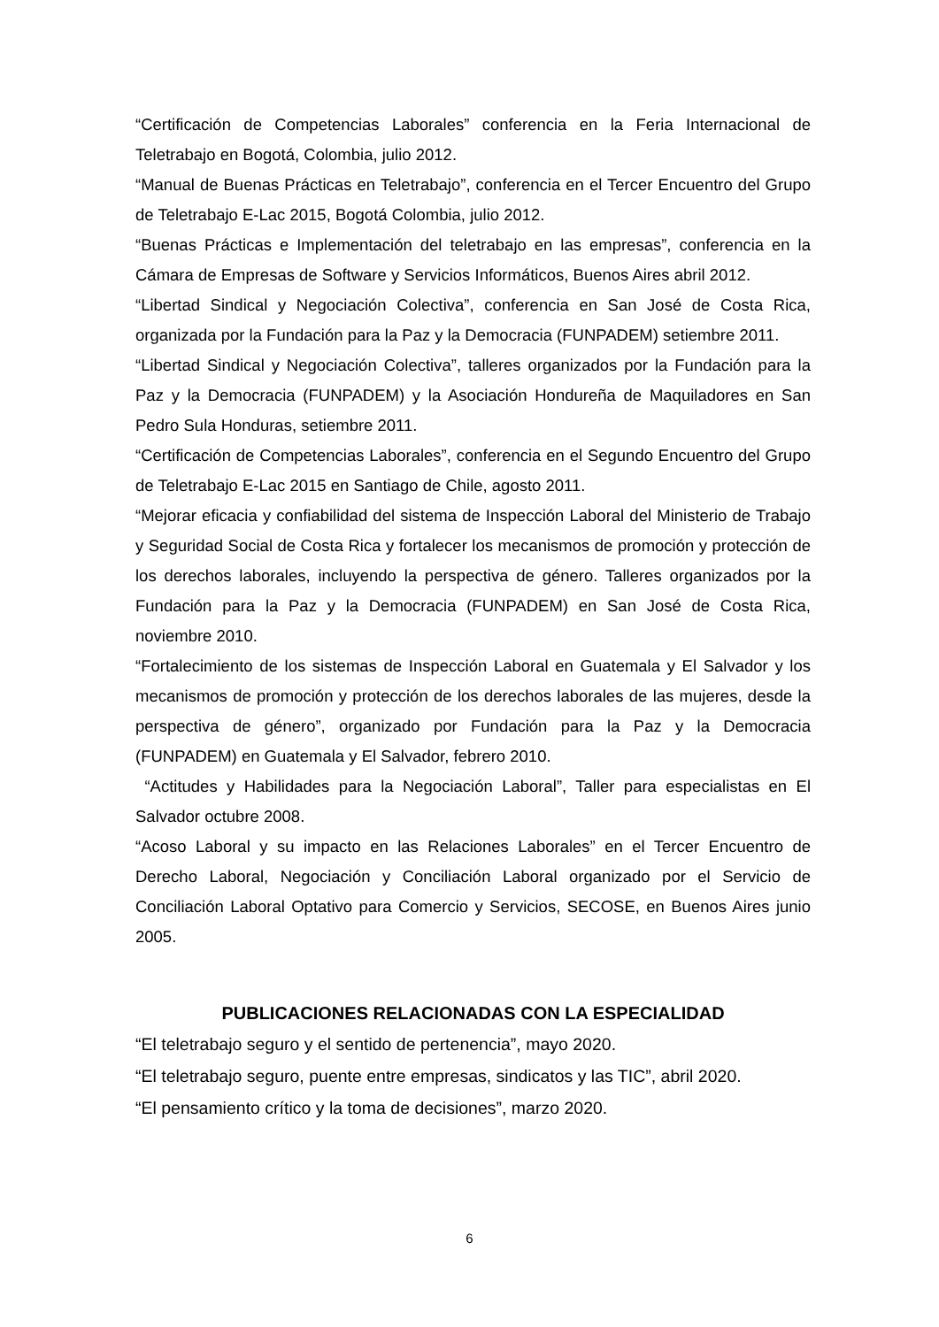“Certificación de Competencias Laborales” conferencia en la Feria Internacional de Teletrabajo en Bogotá, Colombia, julio 2012.
“Manual de Buenas Prácticas en Teletrabajo”, conferencia en el Tercer Encuentro del Grupo de Teletrabajo E-Lac 2015, Bogotá Colombia, julio 2012.
“Buenas Prácticas e Implementación del teletrabajo en las empresas”, conferencia en la Cámara de Empresas de Software y Servicios Informáticos, Buenos Aires abril 2012.
“Libertad Sindical y Negociación Colectiva”, conferencia en San José de Costa Rica, organizada por la Fundación para la Paz y la Democracia (FUNPADEM) setiembre 2011.
“Libertad Sindical y Negociación Colectiva”, talleres organizados por la Fundación para la Paz y la Democracia (FUNPADEM) y la Asociación Hondureña de Maquiladores en San Pedro Sula Honduras, setiembre 2011.
“Certificación de Competencias Laborales”, conferencia en el Segundo Encuentro del Grupo de Teletrabajo E-Lac 2015 en Santiago de Chile, agosto 2011.
“Mejorar eficacia y confiabilidad del sistema de Inspección Laboral del Ministerio de Trabajo y Seguridad Social de Costa Rica y fortalecer los mecanismos de promoción y protección de los derechos laborales, incluyendo la perspectiva de género. Talleres organizados por la Fundación para la Paz y la Democracia (FUNPADEM) en San José de Costa Rica, noviembre 2010.
“Fortalecimiento de los sistemas de Inspección Laboral en Guatemala y El Salvador y los mecanismos de promoción y protección de los derechos laborales de las mujeres, desde la perspectiva de género”, organizado por Fundación para la Paz y la Democracia (FUNPADEM) en Guatemala y El Salvador, febrero 2010.
“Actitudes y Habilidades para la Negociación Laboral”, Taller para especialistas en El Salvador octubre 2008.
“Acoso Laboral y su impacto en las Relaciones Laborales” en el Tercer Encuentro de Derecho Laboral, Negociación y Conciliación Laboral organizado por el Servicio de Conciliación Laboral Optativo para Comercio y Servicios, SECOSE, en Buenos Aires junio 2005.
PUBLICACIONES RELACIONADAS CON LA ESPECIALIDAD
“El teletrabajo seguro y el sentido de pertenencia”, mayo 2020.
“El teletrabajo seguro, puente entre empresas, sindicatos y las TIC”, abril 2020.
“El pensamiento crítico y la toma de decisiones”, marzo 2020.
6